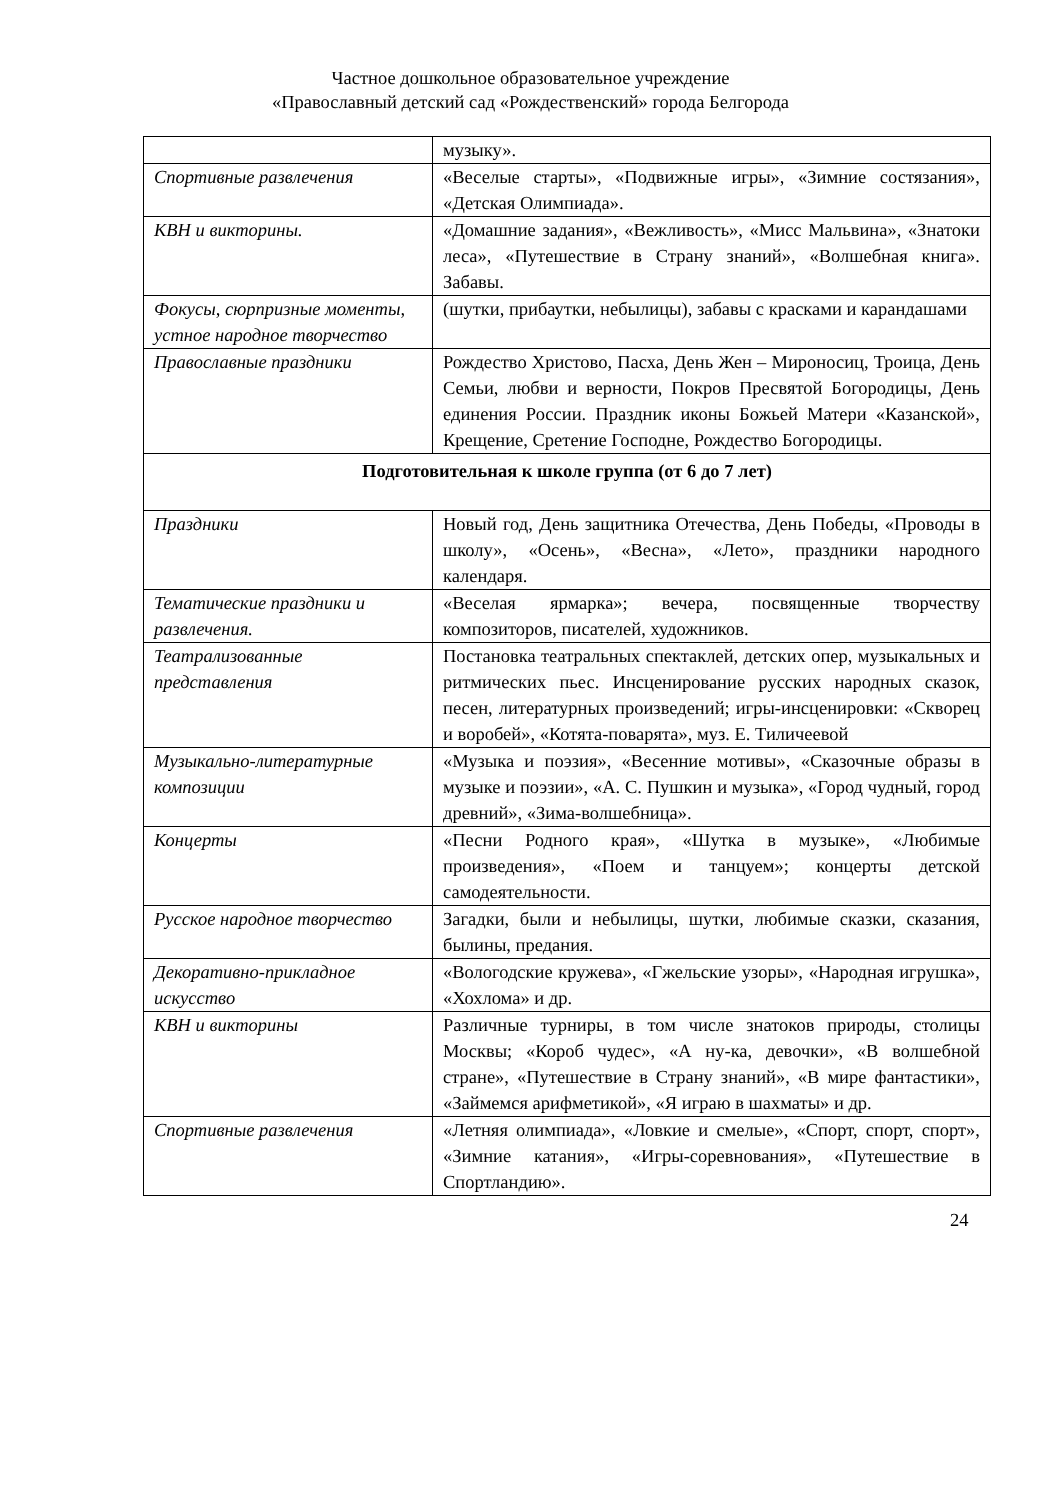Частное дошкольное образовательное учреждение
«Православный детский сад «Рождественский» города Белгорода
| | музыку». |
| Спортивные развлечения | «Веселые старты», «Подвижные игры», «Зимние состязания», «Детская Олимпиада». |
| КВН и викторины. | «Домашние задания», «Вежливость», «Мисс Мальвина», «Знатоки леса», «Путешествие в Страну знаний», «Волшебная книга». Забавы. |
| Фокусы, сюрпризные моменты, устное народное творчество | (шутки, прибаутки, небылицы), забавы с красками и карандашами |
| Православные праздники | Рождество Христово, Пасха, День Жен – Мироносиц, Троица, День Семьи, любви и верности, Покров Пресвятой Богородицы, День единения России. Праздник иконы Божьей Матери «Казанской», Крещение, Сретение Господне, Рождество Богородицы. |
| Подготовительная к школе группа (от 6 до 7 лет) | |
| Праздники | Новый год, День защитника Отечества, День Победы, «Проводы в школу», «Осень», «Весна», «Лето», праздники народного календаря. |
| Тематические праздники и развлечения. | «Веселая ярмарка»; вечера, посвященные творчеству композиторов, писателей, художников. |
| Театрализованные представления | Постановка театральных спектаклей, детских опер, музыкальных и ритмических пьес. Инсценирование русских народных сказок, песен, литературных произведений; игры-инсценировки: «Скворец и воробей», «Котята-поварята», муз. Е. Тиличеевой |
| Музыкально-литературные композиции | «Музыка и поэзия», «Весенние мотивы», «Сказочные образы в музыке и поэзии», «А. С. Пушкин и музыка», «Город чудный, город древний», «Зима-волшебница». |
| Концерты | «Песни Родного края», «Шутка в музыке», «Любимые произведения», «Поем и танцуем»; концерты детской самодеятельности. |
| Русское народное творчество | Загадки, были и небылицы, шутки, любимые сказки, сказания, былины, предания. |
| Декоративно-прикладное искусство | «Вологодские кружева», «Гжельские узоры», «Народная игрушка», «Хохлома» и др. |
| КВН и викторины | Различные турниры, в том числе знатоков природы, столицы Москвы; «Короб чудес», «А ну-ка, девочки», «В волшебной стране», «Путешествие в Страну знаний», «В мире фантастики», «Займемся арифметикой», «Я играю в шахматы» и др. |
| Спортивные развлечения | «Летняя олимпиада», «Ловкие и смелые», «Спорт, спорт, спорт», «Зимние катания», «Игры-соревнования», «Путешествие в Спортландию». |
24